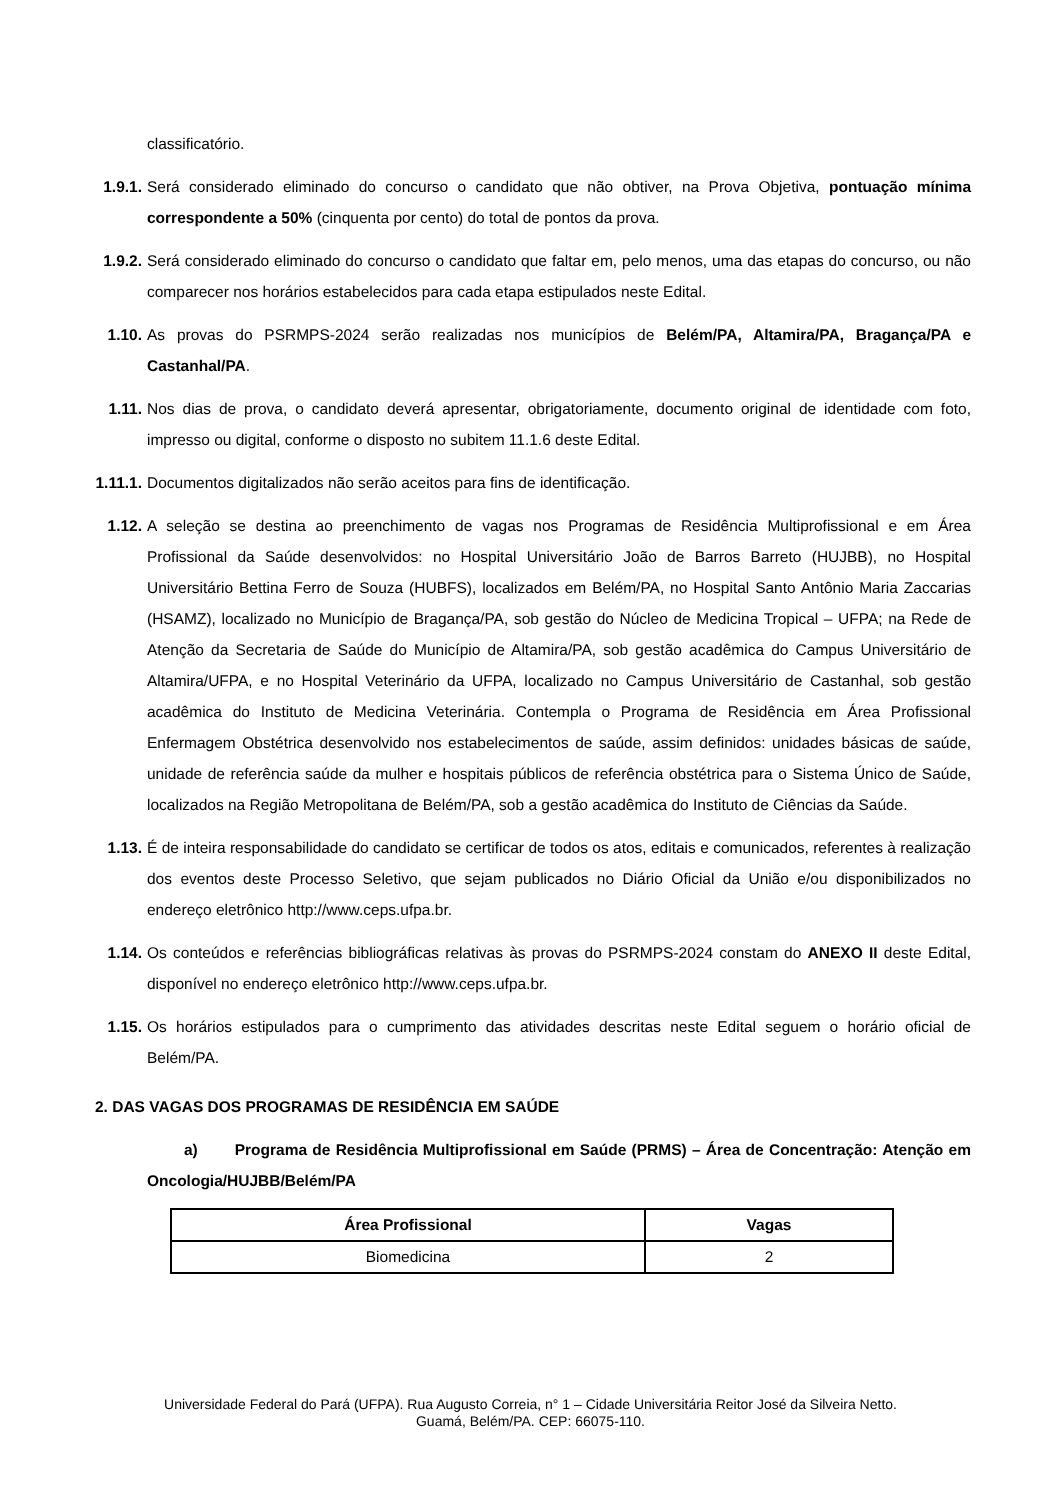classificatório.
1.9.1.
Será considerado eliminado do concurso o candidato que não obtiver, na Prova Objetiva, pontuação mínima correspondente a 50% (cinquenta por cento) do total de pontos da prova.
1.9.2.
Será considerado eliminado do concurso o candidato que faltar em, pelo menos, uma das etapas do concurso, ou não comparecer nos horários estabelecidos para cada etapa estipulados neste Edital.
1.10. As provas do PSRMPS-2024 serão realizadas nos municípios de Belém/PA, Altamira/PA, Bragança/PA e Castanhal/PA.
1.11. Nos dias de prova, o candidato deverá apresentar, obrigatoriamente, documento original de identidade com foto, impresso ou digital, conforme o disposto no subitem 11.1.6 deste Edital.
1.11.1.
Documentos digitalizados não serão aceitos para fins de identificação.
1.12. A seleção se destina ao preenchimento de vagas nos Programas de Residência Multiprofissional e em Área Profissional da Saúde desenvolvidos: no Hospital Universitário João de Barros Barreto (HUJBB), no Hospital Universitário Bettina Ferro de Souza (HUBFS), localizados em Belém/PA, no Hospital Santo Antônio Maria Zaccarias (HSAMZ), localizado no Município de Bragança/PA, sob gestão do Núcleo de Medicina Tropical – UFPA; na Rede de Atenção da Secretaria de Saúde do Município de Altamira/PA, sob gestão acadêmica do Campus Universitário de Altamira/UFPA, e no Hospital Veterinário da UFPA, localizado no Campus Universitário de Castanhal, sob gestão acadêmica do Instituto de Medicina Veterinária. Contempla o Programa de Residência em Área Profissional Enfermagem Obstétrica desenvolvido nos estabelecimentos de saúde, assim definidos: unidades básicas de saúde, unidade de referência saúde da mulher e hospitais públicos de referência obstétrica para o Sistema Único de Saúde, localizados na Região Metropolitana de Belém/PA, sob a gestão acadêmica do Instituto de Ciências da Saúde.
1.13. É de inteira responsabilidade do candidato se certificar de todos os atos, editais e comunicados, referentes à realização dos eventos deste Processo Seletivo, que sejam publicados no Diário Oficial da União e/ou disponibilizados no endereço eletrônico http://www.ceps.ufpa.br.
1.14. Os conteúdos e referências bibliográficas relativas às provas do PSRMPS-2024 constam do ANEXO II deste Edital, disponível no endereço eletrônico http://www.ceps.ufpa.br.
1.15. Os horários estipulados para o cumprimento das atividades descritas neste Edital seguem o horário oficial de Belém/PA.
2. DAS VAGAS DOS PROGRAMAS DE RESIDÊNCIA EM SAÚDE
a) Programa de Residência Multiprofissional em Saúde (PRMS) – Área de Concentração: Atenção em Oncologia/HUJBB/Belém/PA
| Área Profissional | Vagas |
| --- | --- |
| Biomedicina | 2 |
Universidade Federal do Pará (UFPA). Rua Augusto Correia, n° 1 – Cidade Universitária Reitor José da Silveira Netto.
Guamá, Belém/PA. CEP: 66075-110.